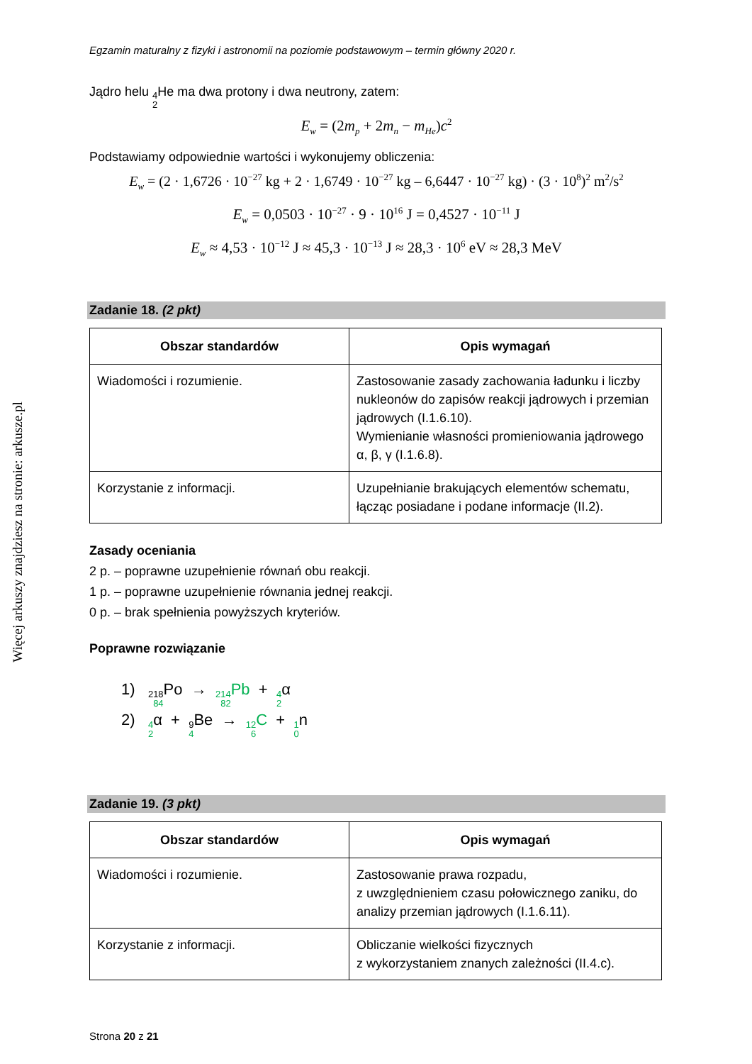Więcej arkuszy znajdziesz na stronie: arkusze.pl
Egzamin maturalny z fizyki i astronomii na poziomie podstawowym – termin główny 2020 r.
Jądro helu 4 2 He ma dwa protony i dwa neutrony, zatem:
E<sub>w</sub> = (2m<sub>p</sub> + 2m<sub>n</sub> − m<sub>He</sub>)c<sup>2</sup>
Podstawiamy odpowiednie wartości i wykonujemy obliczenia:
E<sub>w</sub> = (2 · 1,6726 · 10<sup>−27</sup> kg + 2 · 1,6749 · 10<sup>−27</sup> kg – 6,6447 · 10<sup>−27</sup> kg) · (3 · 10<sup>8</sup>)<sup>2</sup> m<sup>2</sup>/s<sup>2</sup>
E<sub>w</sub> = 0,0503 · 10<sup>−27</sup> · 9 · 10<sup>16</sup> J = 0,4527 · 10<sup>−11</sup> J
E<sub>w</sub> ≈ 4,53 · 10<sup>−12</sup> J ≈ 45,3 · 10<sup>−13</sup> J ≈ 28,3 · 10<sup>6</sup> eV ≈ 28,3 MeV
Zadanie 18. (2 pkt)
| Obszar standardów | Opis wymagań |
| --- | --- |
| Wiadomości i rozumienie. | Zastosowanie zasady zachowania ładunku i liczby nukleonów do zapisów reakcji jądrowych i przemian jądrowych (I.1.6.10). Wymienianie własności promieniowania jądrowego α, β, γ (I.1.6.8). |
| Korzystanie z informacji. | Uzupełnianie brakujących elementów schematu, łącząc posiadane i podane informacje (II.2). |
Zasady oceniania
2 p. – poprawne uzupełnienie równań obu reakcji.
1 p. – poprawne uzupełnienie równania jednej reakcji.
0 p. – brak spełnienia powyższych kryteriów.
Poprawne rozwiązanie
1) 218 84 Po → 214 82 Pb + 4 2α
2) 4 2α + 9 4 Be → 12 6 C + 1 0n
Zadanie 19. (3 pkt)
| Obszar standardów | Opis wymagań |
| --- | --- |
| Wiadomości i rozumienie. | Zastosowanie prawa rozpadu, z uwzględnieniem czasu połowicznego zaniku, do analizy przemian jądrowych (I.1.6.11). |
| Korzystanie z informacji. | Obliczanie wielkości fizycznych z wykorzystaniem znanych zależności (II.4.c). |
Strona 20 z 21